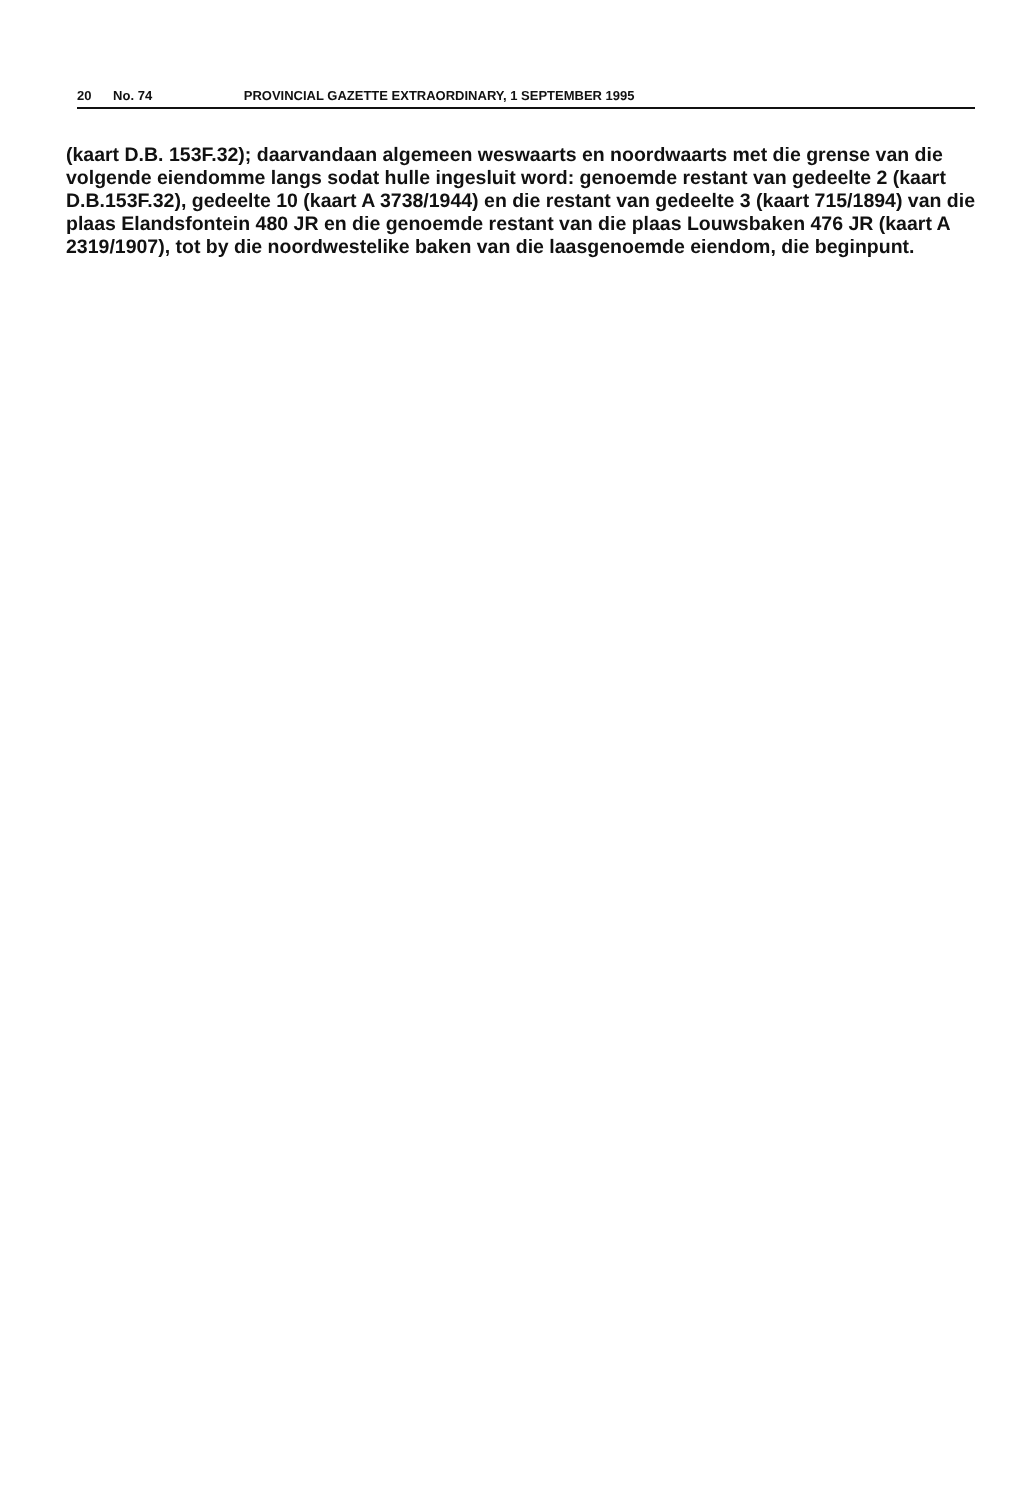20 No. 74 PROVINCIAL GAZETTE EXTRAORDINARY, 1 SEPTEMBER 1995
(kaart D.B. 153F.32); daarvandaan algemeen weswaarts en noordwaarts met die grense van die volgende eiendomme langs sodat hulle ingesluit word: genoemde restant van gedeelte 2 (kaart D.B.153F.32), gedeelte 10 (kaart A 3738/1944) en die restant van gedeelte 3 (kaart 715/1894) van die plaas Elandsfontein 480 JR en die genoemde restant van die plaas Louwsbaken 476 JR (kaart A 2319/1907), tot by die noordwestelike baken van die laasgenoemde eiendom, die beginpunt.